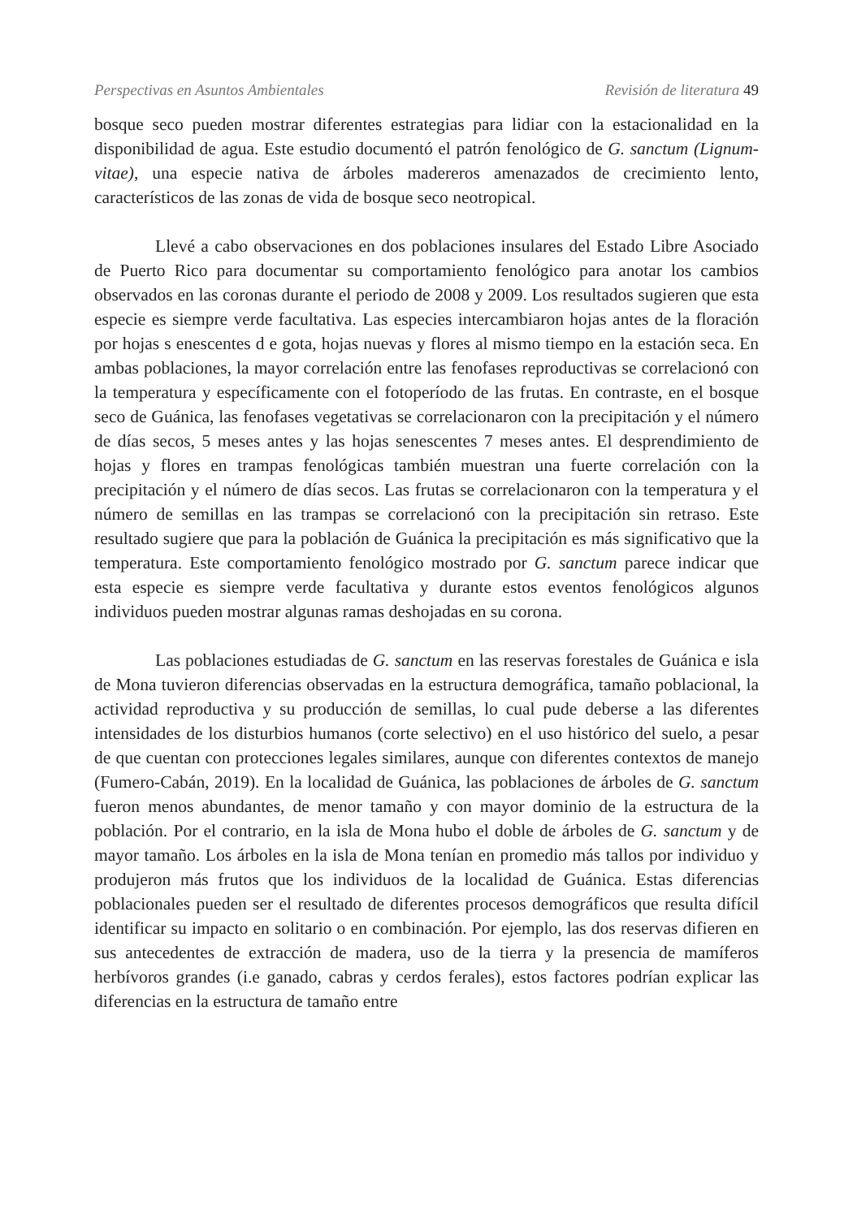Perspectivas en Asuntos Ambientales Revisión de literatura 49
bosque seco pueden mostrar diferentes estrategias para lidiar con la estacionalidad en la disponibilidad de agua. Este estudio documentó el patrón fenológico de G. sanctum (Lignum-vitae), una especie nativa de árboles madereros amenazados de crecimiento lento, característicos de las zonas de vida de bosque seco neotropical.
Llevé a cabo observaciones en dos poblaciones insulares del Estado Libre Asociado de Puerto Rico para documentar su comportamiento fenológico para anotar los cambios observados en las coronas durante el periodo de 2008 y 2009. Los resultados sugieren que esta especie es siempre verde facultativa. Las especies intercambiaron hojas antes de la floración por hojas s enescentes d e gota, hojas nuevas y flores al mismo tiempo en la estación seca. En ambas poblaciones, la mayor correlación entre las fenofases reproductivas se correlacionó con la temperatura y específicamente con el fotoperíodo de las frutas. En contraste, en el bosque seco de Guánica, las fenofases vegetativas se correlacionaron con la precipitación y el número de días secos, 5 meses antes y las hojas senescentes 7 meses antes. El desprendimiento de hojas y flores en trampas fenológicas también muestran una fuerte correlación con la precipitación y el número de días secos. Las frutas se correlacionaron con la temperatura y el número de semillas en las trampas se correlacionó con la precipitación sin retraso. Este resultado sugiere que para la población de Guánica la precipitación es más significativo que la temperatura. Este comportamiento fenológico mostrado por G. sanctum parece indicar que esta especie es siempre verde facultativa y durante estos eventos fenológicos algunos individuos pueden mostrar algunas ramas deshojadas en su corona.
Las poblaciones estudiadas de G. sanctum en las reservas forestales de Guánica e isla de Mona tuvieron diferencias observadas en la estructura demográfica, tamaño poblacional, la actividad reproductiva y su producción de semillas, lo cual pude deberse a las diferentes intensidades de los disturbios humanos (corte selectivo) en el uso histórico del suelo, a pesar de que cuentan con protecciones legales similares, aunque con diferentes contextos de manejo (Fumero-Cabán, 2019). En la localidad de Guánica, las poblaciones de árboles de G. sanctum fueron menos abundantes, de menor tamaño y con mayor dominio de la estructura de la población. Por el contrario, en la isla de Mona hubo el doble de árboles de G. sanctum y de mayor tamaño. Los árboles en la isla de Mona tenían en promedio más tallos por individuo y produjeron más frutos que los individuos de la localidad de Guánica. Estas diferencias poblacionales pueden ser el resultado de diferentes procesos demográficos que resulta difícil identificar su impacto en solitario o en combinación. Por ejemplo, las dos reservas difieren en sus antecedentes de extracción de madera, uso de la tierra y la presencia de mamíferos herbívoros grandes (i.e ganado, cabras y cerdos ferales), estos factores podrían explicar las diferencias en la estructura de tamaño entre